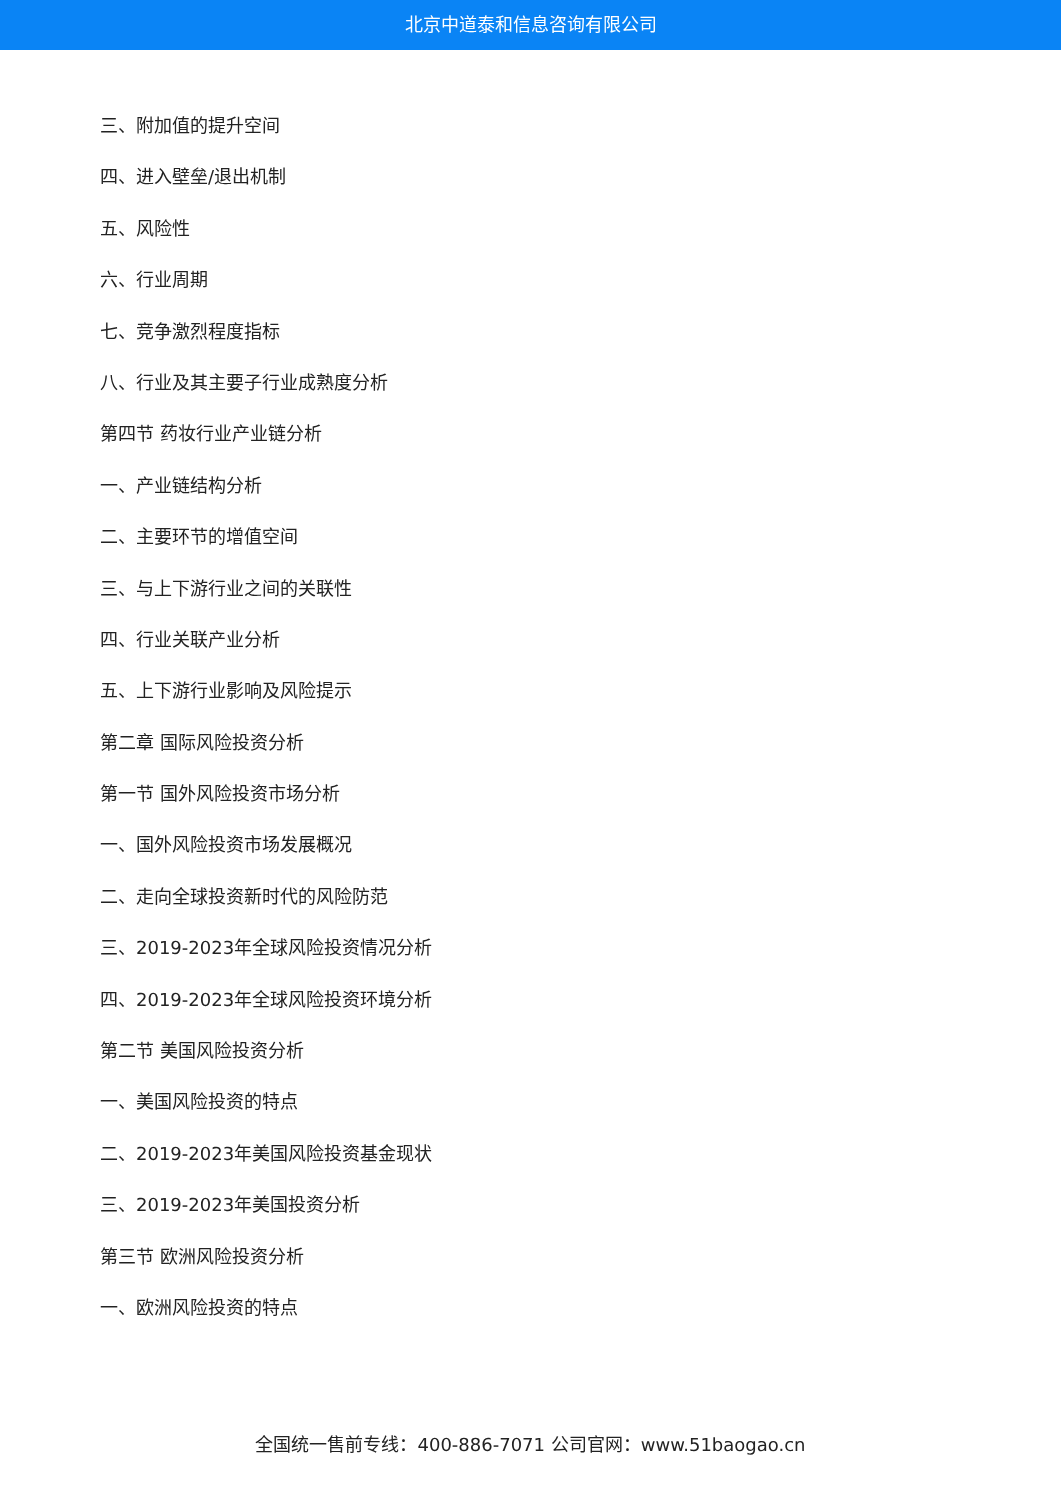北京中道泰和信息咨询有限公司
三、附加值的提升空间
四、进入壁垒/退出机制
五、风险性
六、行业周期
七、竞争激烈程度指标
八、行业及其主要子行业成熟度分析
第四节 药妆行业产业链分析
一、产业链结构分析
二、主要环节的增值空间
三、与上下游行业之间的关联性
四、行业关联产业分析
五、上下游行业影响及风险提示
第二章 国际风险投资分析
第一节 国外风险投资市场分析
一、国外风险投资市场发展概况
二、走向全球投资新时代的风险防范
三、2019-2023年全球风险投资情况分析
四、2019-2023年全球风险投资环境分析
第二节 美国风险投资分析
一、美国风险投资的特点
二、2019-2023年美国风险投资基金现状
三、2019-2023年美国投资分析
第三节 欧洲风险投资分析
一、欧洲风险投资的特点
全国统一售前专线：400-886-7071 公司官网：www.51baogao.cn